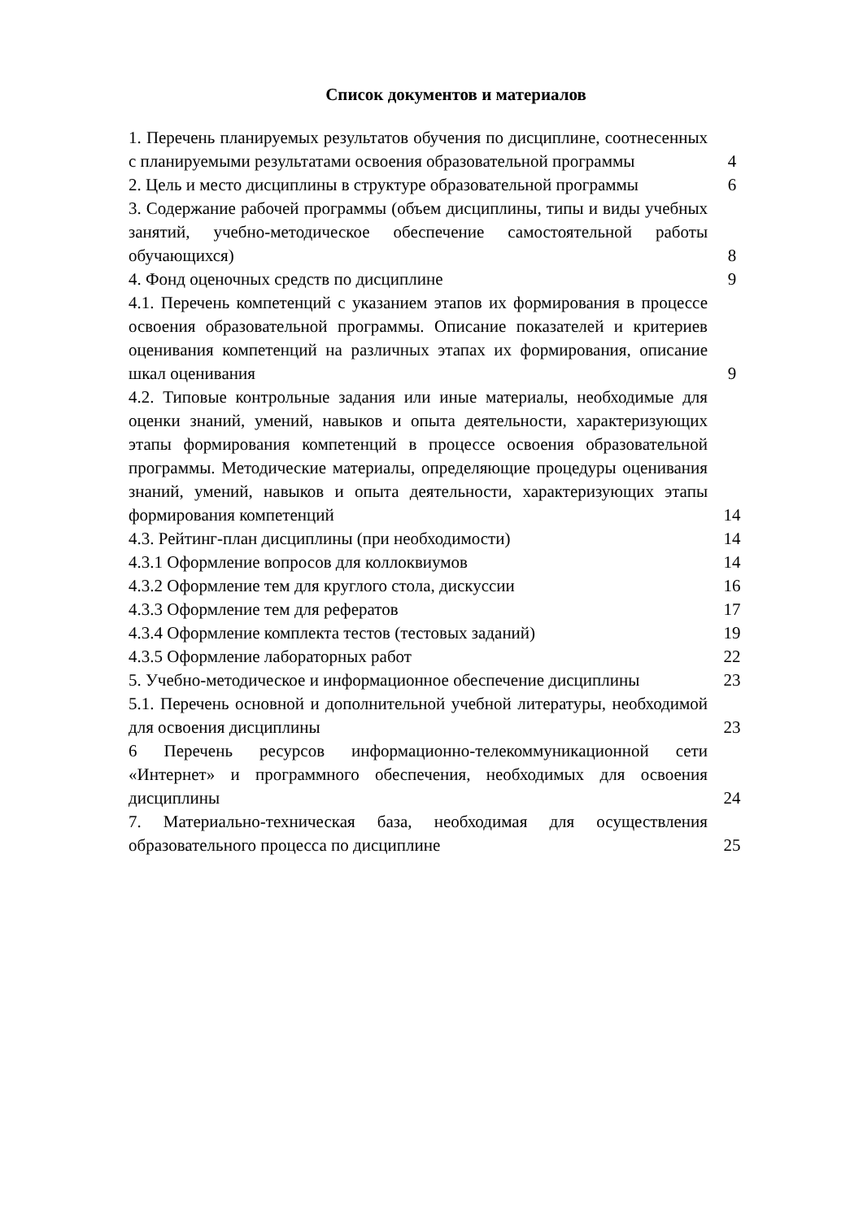Список документов и материалов
| 1. Перечень планируемых результатов обучения по дисциплине, соотнесенных с планируемыми результатами освоения образовательной программы | 4 |
| 2. Цель и место дисциплины в структуре образовательной программы | 6 |
| 3. Содержание рабочей программы (объем дисциплины, типы и виды учебных занятий, учебно-методическое обеспечение самостоятельной работы обучающихся) | 8 |
| 4. Фонд оценочных средств по дисциплине | 9 |
| 4.1. Перечень компетенций с указанием этапов их формирования в процессе освоения образовательной программы. Описание показателей и критериев оценивания компетенций на различных этапах их формирования, описание шкал оценивания | 9 |
| 4.2. Типовые контрольные задания или иные материалы, необходимые для оценки знаний, умений, навыков и опыта деятельности, характеризующих этапы формирования компетенций в процессе освоения образовательной программы. Методические материалы, определяющие процедуры оценивания знаний, умений, навыков и опыта деятельности, характеризующих этапы формирования компетенций | 14 |
| 4.3. Рейтинг-план дисциплины (при необходимости) | 14 |
| 4.3.1 Оформление вопросов для коллоквиумов | 14 |
| 4.3.2 Оформление тем для круглого стола, дискуссии | 16 |
| 4.3.3 Оформление тем для рефератов | 17 |
| 4.3.4 Оформление комплекта тестов (тестовых заданий) | 19 |
| 4.3.5 Оформление лабораторных работ | 22 |
| 5. Учебно-методическое и информационное обеспечение дисциплины | 23 |
| 5.1. Перечень основной и дополнительной учебной литературы, необходимой для освоения дисциплины | 23 |
| 6 Перечень ресурсов информационно-телекоммуникационной сети «Интернет» и программного обеспечения, необходимых для освоения дисциплины | 24 |
| 7. Материально-техническая база, необходимая для осуществления образовательного процесса по дисциплине | 25 |